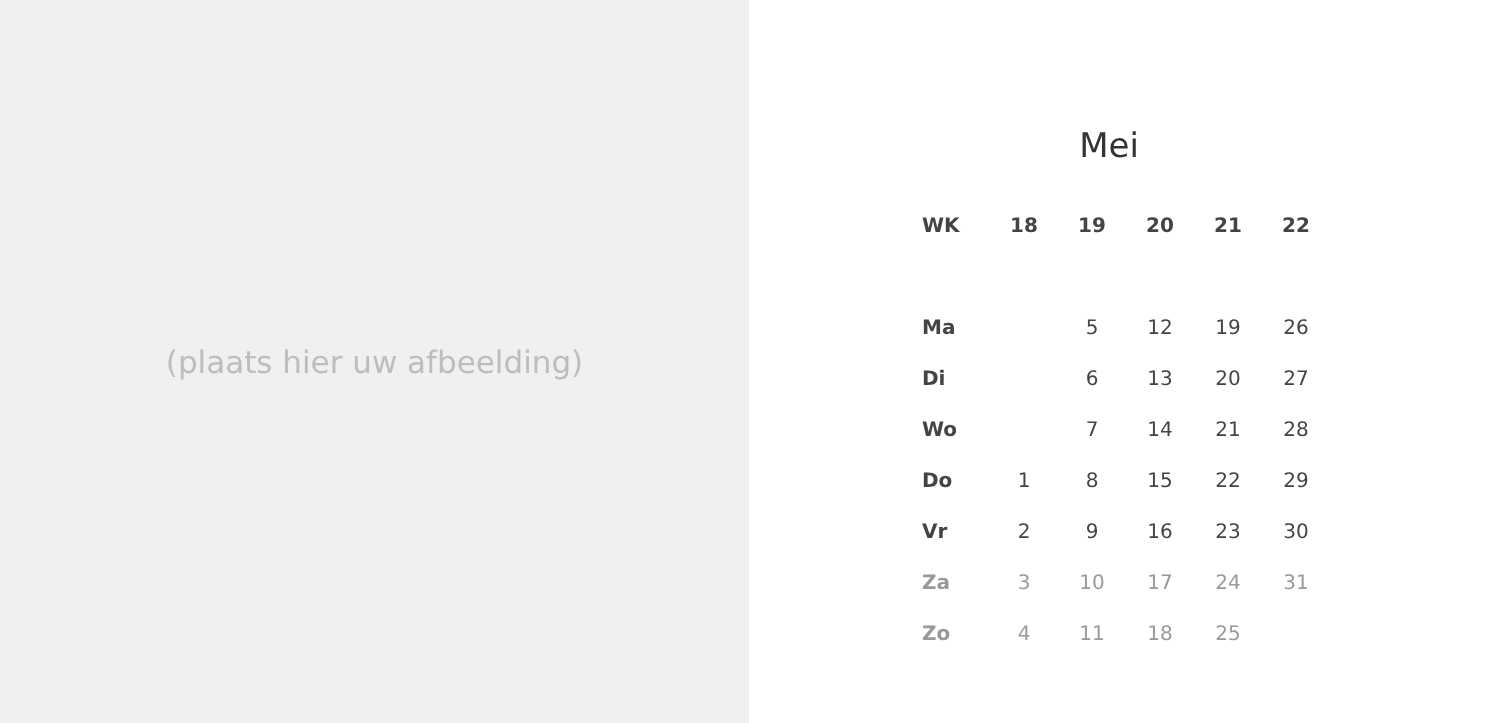(plaats hier uw afbeelding)
Mei
| WK | 18 | 19 | 20 | 21 | 22 |
| --- | --- | --- | --- | --- | --- |
| Ma | | 5 | 12 | 19 | 26 |
| Di | | 6 | 13 | 20 | 27 |
| Wo | | 7 | 14 | 21 | 28 |
| Do | 1 | 8 | 15 | 22 | 29 |
| Vr | 2 | 9 | 16 | 23 | 30 |
| Za | 3 | 10 | 17 | 24 | 31 |
| Zo | 4 | 11 | 18 | 25 | |